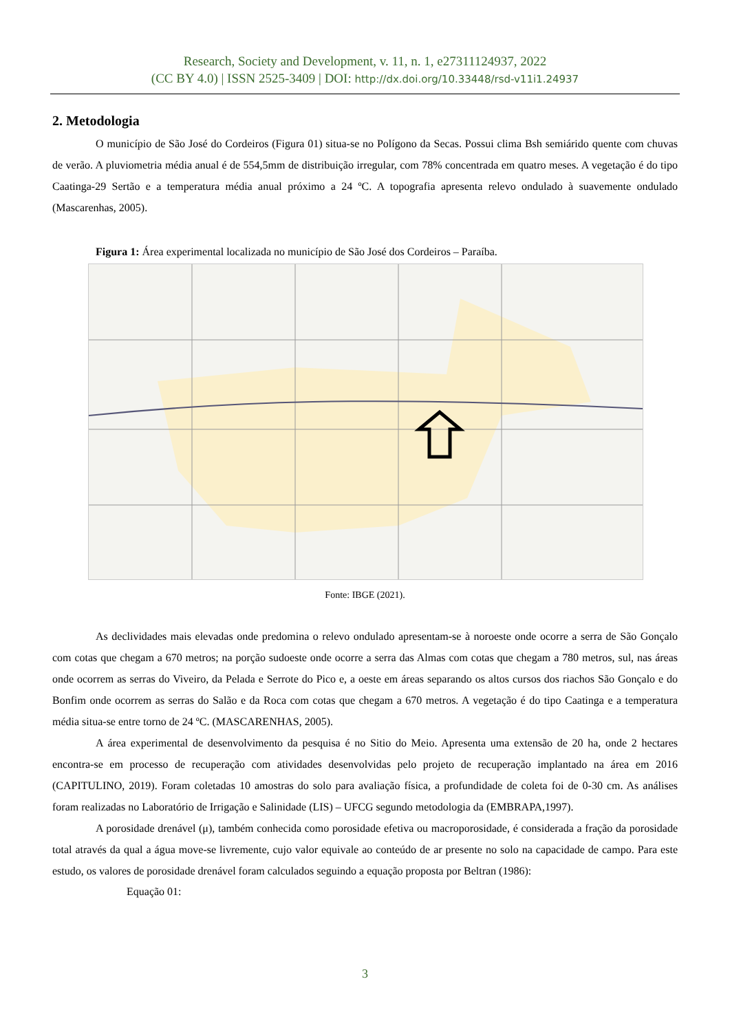Research, Society and Development, v. 11, n. 1, e27311124937, 2022
(CC BY 4.0) | ISSN 2525-3409 | DOI: http://dx.doi.org/10.33448/rsd-v11i1.24937
2. Metodologia
O município de São José do Cordeiros (Figura 01) situa-se no Polígono da Secas. Possui clima Bsh semiárido quente com chuvas de verão. A pluviometria média anual é de 554,5mm de distribuição irregular, com 78% concentrada em quatro meses. A vegetação é do tipo Caatinga-29 Sertão e a temperatura média anual próximo a 24 ºC. A topografia apresenta relevo ondulado à suavemente ondulado (Mascarenhas, 2005).
Figura 1: Área experimental localizada no município de São José dos Cordeiros – Paraíba.
Fonte: IBGE (2021).
As declividades mais elevadas onde predomina o relevo ondulado apresentam-se à noroeste onde ocorre a serra de São Gonçalo com cotas que chegam a 670 metros; na porção sudoeste onde ocorre a serra das Almas com cotas que chegam a 780 metros, sul, nas áreas onde ocorrem as serras do Viveiro, da Pelada e Serrote do Pico e, a oeste em áreas separando os altos cursos dos riachos São Gonçalo e do Bonfim onde ocorrem as serras do Salão e da Roca com cotas que chegam a 670 metros. A vegetação é do tipo Caatinga e a temperatura média situa-se entre torno de 24 ºC. (MASCARENHAS, 2005).
A área experimental de desenvolvimento da pesquisa é no Sitio do Meio. Apresenta uma extensão de 20 ha, onde 2 hectares encontra-se em processo de recuperação com atividades desenvolvidas pelo projeto de recuperação implantado na área em 2016 (CAPITULINO, 2019). Foram coletadas 10 amostras do solo para avaliação física, a profundidade de coleta foi de 0-30 cm. As análises foram realizadas no Laboratório de Irrigação e Salinidade (LIS) – UFCG segundo metodologia da (EMBRAPA,1997).
A porosidade drenável (μ), também conhecida como porosidade efetiva ou macroporosidade, é considerada a fração da porosidade total através da qual a água move-se livremente, cujo valor equivale ao conteúdo de ar presente no solo na capacidade de campo. Para este estudo, os valores de porosidade drenável foram calculados seguindo a equação proposta por Beltran (1986):
Equação 01:
3